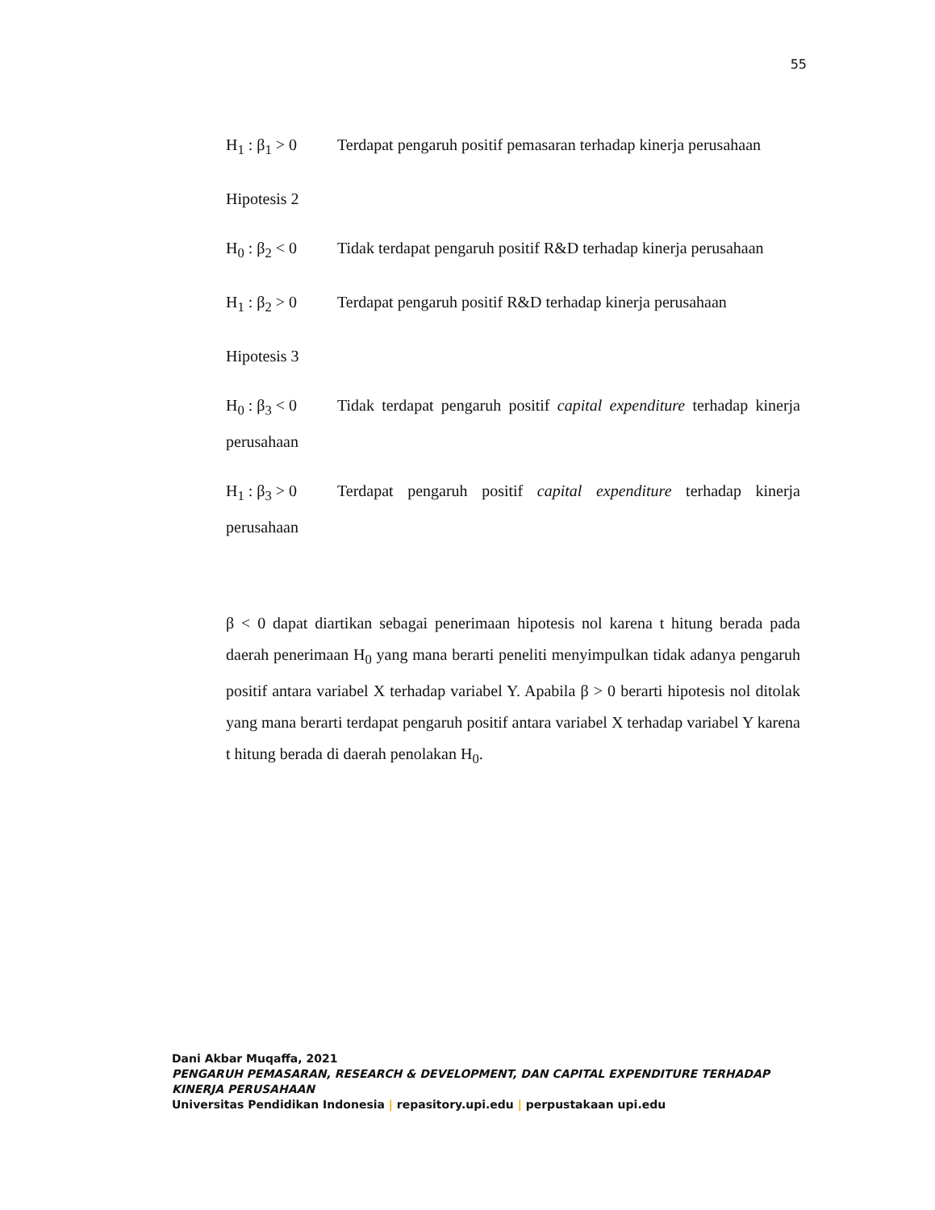55
H<sub>1</sub> : β<sub>1</sub> > 0 Terdapat pengaruh positif pemasaran terhadap kinerja perusahaan
Hipotesis 2
H<sub>0</sub> : β<sub>2</sub> < 0 Tidak terdapat pengaruh positif R&D terhadap kinerja perusahaan
H<sub>1</sub> : β<sub>2</sub> > 0 Terdapat pengaruh positif R&D terhadap kinerja perusahaan
Hipotesis 3
H<sub>0</sub> : β<sub>3</sub> < 0 Tidak terdapat pengaruh positif capital expenditure terhadap kinerja perusahaan
H<sub>1</sub> : β<sub>3</sub> > 0 Terdapat pengaruh positif capital expenditure terhadap kinerja perusahaan
β < 0 dapat diartikan sebagai penerimaan hipotesis nol karena t hitung berada pada daerah penerimaan H<sub>0</sub> yang mana berarti peneliti menyimpulkan tidak adanya pengaruh positif antara variabel X terhadap variabel Y. Apabila β > 0 berarti hipotesis nol ditolak yang mana berarti terdapat pengaruh positif antara variabel X terhadap variabel Y karena t hitung berada di daerah penolakan H<sub>0</sub>.
Dani Akbar Muqaffa, 2021
PENGARUH PEMASARAN, RESEARCH & DEVELOPMENT, DAN CAPITAL EXPENDITURE TERHADAP KINERJA PERUSAHAAN
Universitas Pendidikan Indonesia | repasitory.upi.edu | perpustakaan upi.edu